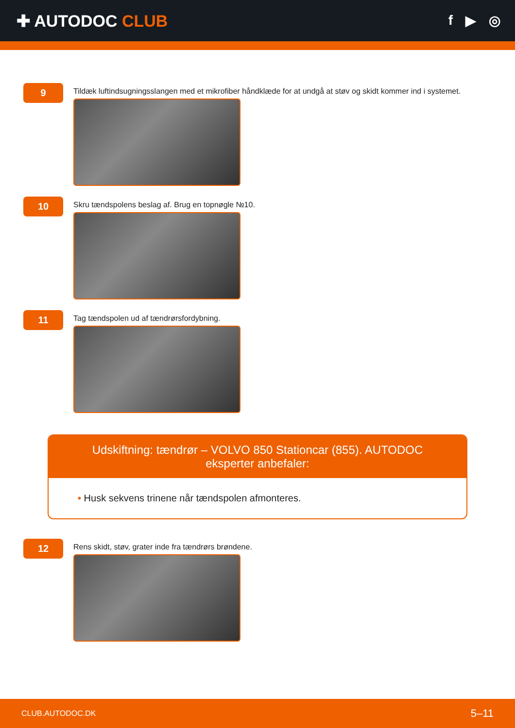✚ AUTODOC CLUB
f ▶ ◎
9
Tildæk luftindsugningsslangen med et mikrofiber håndklæde for at undgå at støv og skidt kommer ind i systemet.
10
Skru tændspolens beslag af. Brug en topnøgle №10.
11
Tag tændspolen ud af tændrørsfordybning.
Udskiftning: tændrør – VOLVO 850 Stationcar (855). AUTODOC eksperter anbefaler:
• Husk sekvens trinene når tændspolen afmonteres.
12
Rens skidt, støv, grater inde fra tændrørs brøndene.
CLUB.AUTODOC.DK 5–11